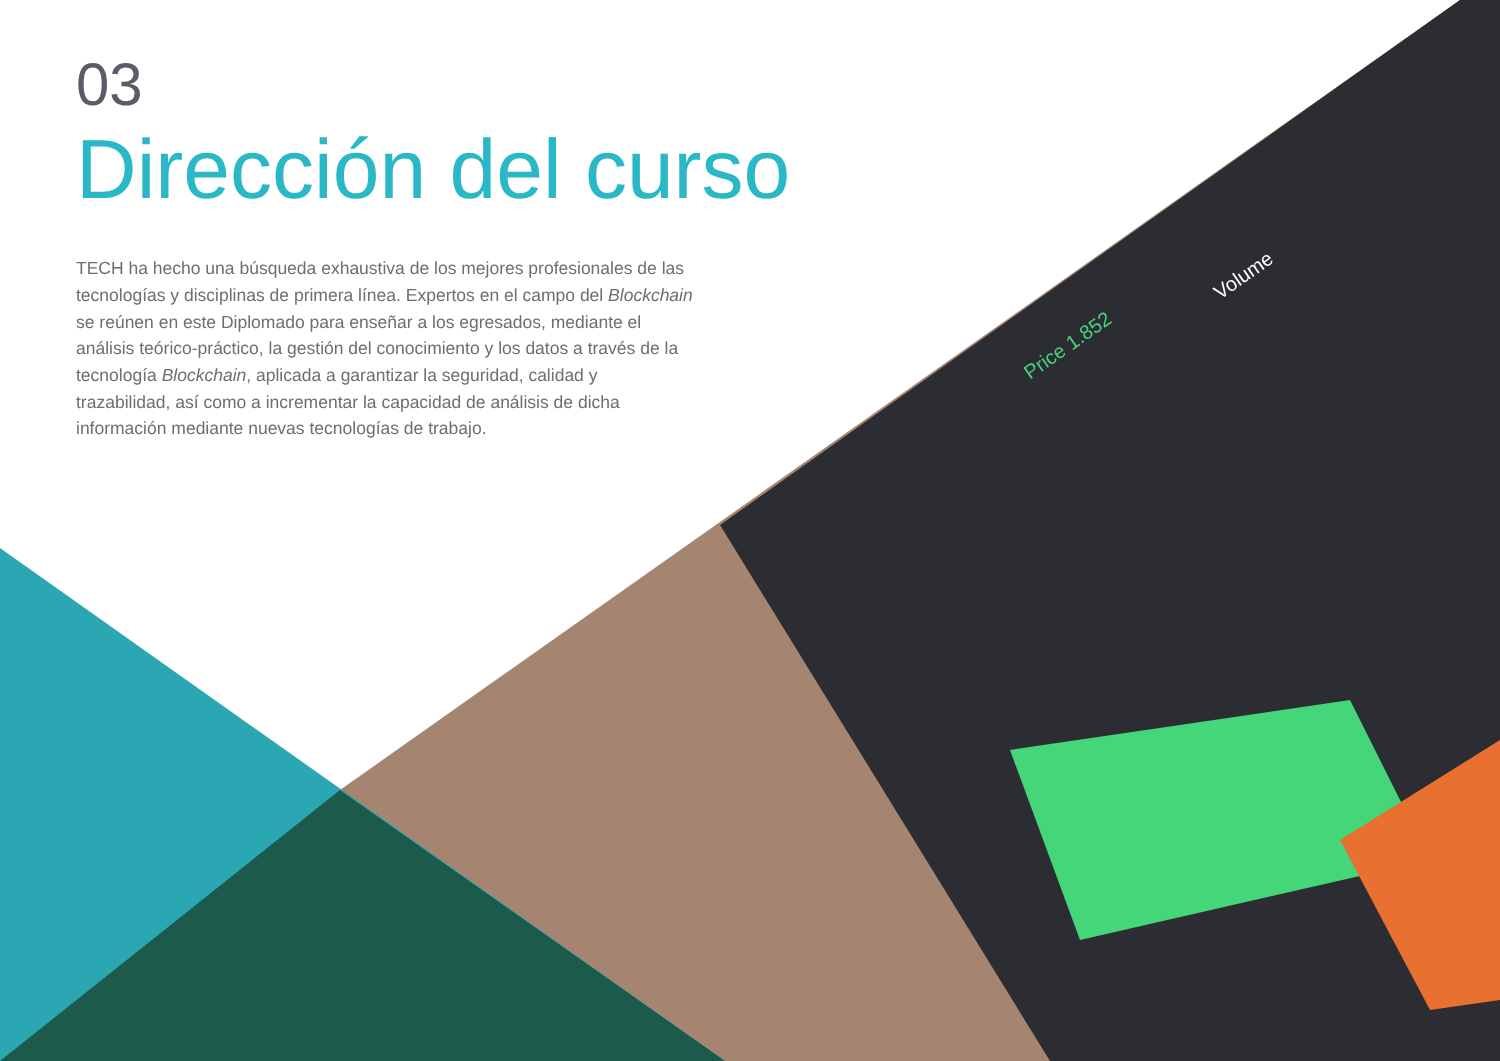Price 1.852
Volume
03
Dirección del curso
TECH ha hecho una búsqueda exhaustiva de los mejores profesionales de las tecnologías y disciplinas de primera línea. Expertos en el campo del Blockchain se reúnen en este Diplomado para enseñar a los egresados, mediante el análisis teórico-práctico, la gestión del conocimiento y los datos a través de la tecnología Blockchain, aplicada a garantizar la seguridad, calidad y trazabilidad, así como a incrementar la capacidad de análisis de dicha información mediante nuevas tecnologías de trabajo.